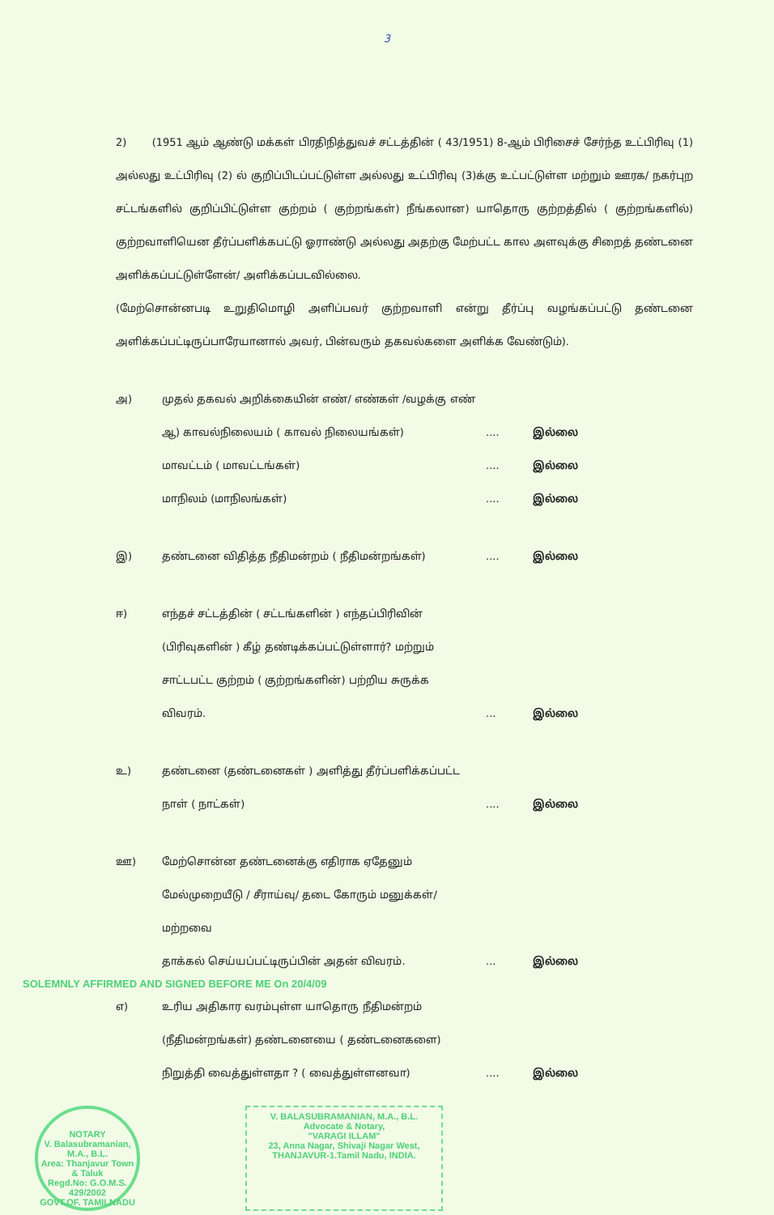3
2) (1951 ஆம் ஆண்டு மக்கள் பிரதிநித்துவச் சட்டத்தின் ( 43/1951) 8-ஆம் பிரிசைச் சேர்ந்த உட்பிரிவு (1) அல்லது உட்பிரிவு (2) ல் குறிப்பிடப்பட்டுள்ள அல்லது உட்பிரிவு (3)க்கு உட்பட்டுள்ள மற்றும் ஊரக/ நகர்புற சட்டங்களில் குறிப்பிட்டுள்ள குற்றம் ( குற்றங்கள்) நீங்கலான) யாதொரு குற்றத்தில் ( குற்றங்களில்) குற்றவாளியென தீர்ப்பளிக்கபட்டு ஓராண்டு அல்லது அதற்கு மேற்பட்ட கால அளவுக்கு சிறைத் தண்டனை அளிக்கப்பட்டுள்ளேன்/ அளிக்கப்படவில்லை.
(மேற்சொன்னபடி உறுதிமொழி அளிப்பவர் குற்றவாளி என்று தீர்ப்பு வழங்கப்பட்டு தண்டனை அளிக்கப்பட்டிருப்பாரேயானால் அவர், பின்வரும் தகவல்களை அளிக்க வேண்டும்).
அ) முதல் தகவல் அறிக்கையின் எண்/ எண்கள் /வழக்கு எண்
ஆ) காவல்நிலையம் ( காவல் நிலையங்கள்).... இல்லை
மாவட்டம் ( மாவட்டங்கள்).... இல்லை
மாநிலம் (மாநிலங்கள்).... இல்லை
இ) தண்டனை விதித்த நீதிமன்றம் ( நீதிமன்றங்கள்).... இல்லை
ஈ) எந்தச் சட்டத்தின் ( சட்டங்களின் ) எந்தப்பிரிவின்
(பிரிவுகளின் ) கீழ் தண்டிக்கப்பட்டுள்ளார்? மற்றும்
சாட்டபட்ட குற்றம் ( குற்றங்களின்) பற்றிய சுருக்க
விவரம்.... இல்லை
உ) தண்டனை (தண்டனைகள் ) அளித்து தீர்ப்பளிக்கப்பட்ட
நாள் ( நாட்கள்).... இல்லை
ஊ) மேற்சொன்ன தண்டனைக்கு எதிராக ஏதேனும்
மேல்முறையீடு / சீராய்வு/ தடை கோரும் மனுக்கள்/ மற்றவை
தாக்கல் செய்யப்பட்டிருப்பின் அதன் விவரம்.... இல்லை
SOLEMNLY AFFIRMED AND SIGNED BEFORE ME On 20/4/09
எ) உரிய அதிகார வரம்புள்ள யாதொரு நீதிமன்றம்
(நீதிமன்றங்கள்) தண்டனையை ( தண்டனைகளை)
நிறுத்தி வைத்துள்ளதா ? ( வைத்துள்ளனவா).... இல்லை
NOTARY
V. Balasubramanian, M.A., B.L.
Area: Thanjavur Town & Taluk
Regd.No: G.O.M.S. 429/2002
GOVT.OF. TAMILNADU
V. BALASUBRAMANIAN, M.A., B.L.
Advocate & Notary,
"VARAGI ILLAM"
23, Anna Nagar, Shivaji Nagar West,
THANJAVUR-1.Tamil Nadu, INDIA.